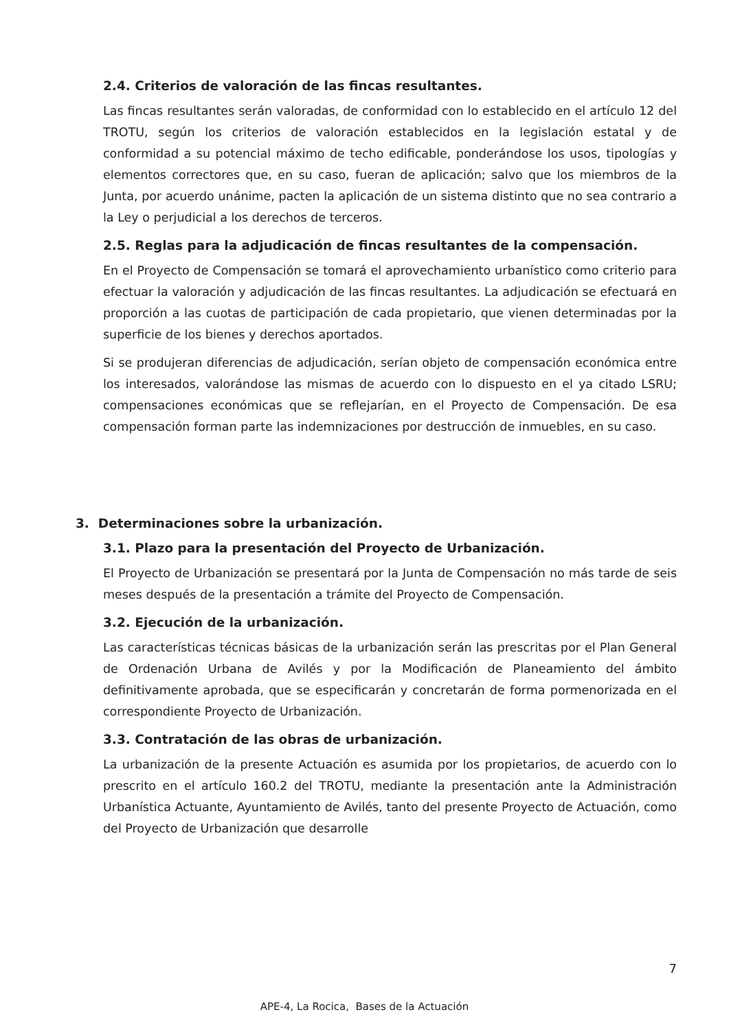2.4. Criterios de valoración de las fincas resultantes.
Las fincas resultantes serán valoradas, de conformidad con lo establecido en el artículo 12 del TROTU, según los criterios de valoración establecidos en la legislación estatal y de conformidad a su potencial máximo de techo edificable, ponderándose los usos, tipologías y elementos correctores que, en su caso, fueran de aplicación; salvo que los miembros de la Junta, por acuerdo unánime, pacten la aplicación de un sistema distinto que no sea contrario a la Ley o perjudicial a los derechos de terceros.
2.5. Reglas para la adjudicación de fincas resultantes de la compensación.
En el Proyecto de Compensación se tomará el aprovechamiento urbanístico como criterio para efectuar la valoración y adjudicación de las fincas resultantes. La adjudicación se efectuará en proporción a las cuotas de participación de cada propietario, que vienen determinadas por la superficie de los bienes y derechos aportados.
Si se produjeran diferencias de adjudicación, serían objeto de compensación económica entre los interesados, valorándose las mismas de acuerdo con lo dispuesto en el ya citado LSRU; compensaciones económicas que se reflejarían, en el Proyecto de Compensación. De esa compensación forman parte las indemnizaciones por destrucción de inmuebles, en su caso.
3. Determinaciones sobre la urbanización.
3.1. Plazo para la presentación del Proyecto de Urbanización.
El Proyecto de Urbanización se presentará por la Junta de Compensación no más tarde de seis meses después de la presentación a trámite del Proyecto de Compensación.
3.2. Ejecución de la urbanización.
Las características técnicas básicas de la urbanización serán las prescritas por el Plan General de Ordenación Urbana de Avilés y por la Modificación de Planeamiento del ámbito definitivamente aprobada, que se especificarán y concretarán de forma pormenorizada en el correspondiente Proyecto de Urbanización.
3.3. Contratación de las obras de urbanización.
La urbanización de la presente Actuación es asumida por los propietarios, de acuerdo con lo prescrito en el artículo 160.2 del TROTU, mediante la presentación ante la Administración Urbanística Actuante, Ayuntamiento de Avilés, tanto del presente Proyecto de Actuación, como del Proyecto de Urbanización que desarrolle
7
APE-4, La Rocica, Bases de la Actuación